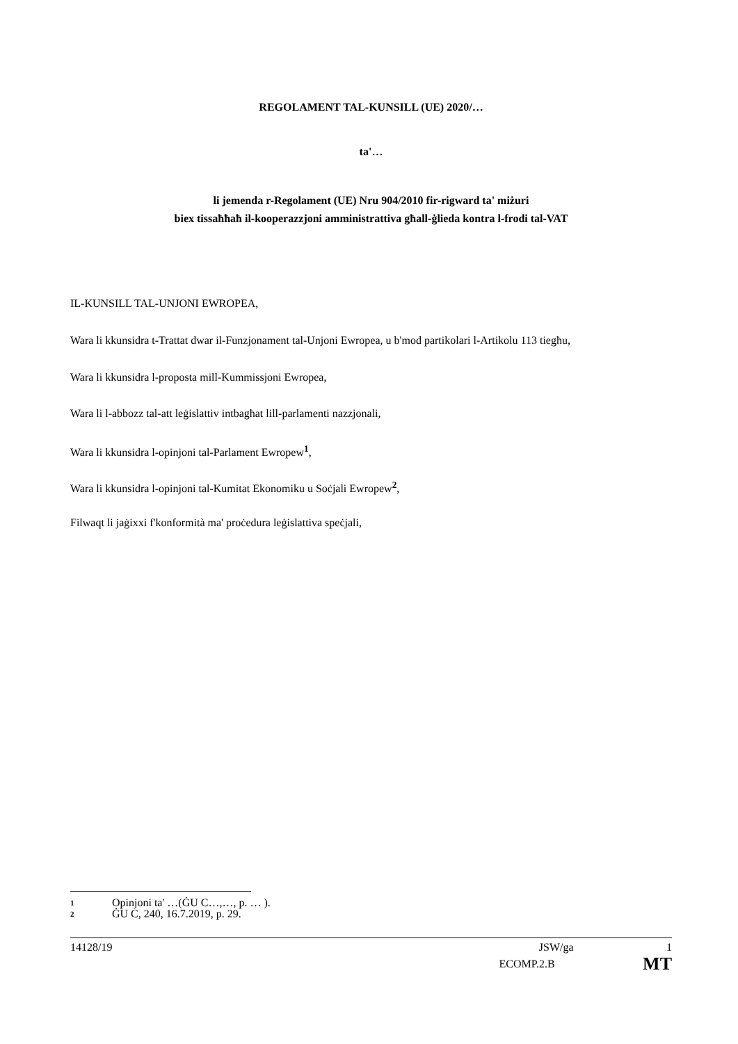REGOLAMENT TAL-KUNSILL (UE) 2020/…
ta'…
li jemenda r-Regolament (UE) Nru 904/2010 fir-rigward ta' miżuri
biex tissaħħaħ il-kooperazzjoni amministrattiva għall-ġlieda kontra l-frodi tal-VAT
IL-KUNSILL TAL-UNJONI EWROPEA,
Wara li kkunsidra t-Trattat dwar il-Funzjonament tal-Unjoni Ewropea, u b'mod partikolari l-Artikolu 113 tiegħu,
Wara li kkunsidra l-proposta mill-Kummissjoni Ewropea,
Wara li l-abbozz tal-att leġislattiv intbagħat lill-parlamenti nazzjonali,
Wara li kkunsidra l-opinjoni tal-Parlament Ewropew<sup>1</sup>,
Wara li kkunsidra l-opinjoni tal-Kumitat Ekonomiku u Soċjali Ewropew<sup>2</sup>,
Filwaqt li jaġixxi f'konformità ma' proċedura leġislattiva speċjali,
1 Opinjoni ta' …(ĠU C…,…, p. … ).
2 ĠU C, 240, 16.7.2019, p. 29.
14128/19 JSW/ga 1
ECOMP.2.B MT